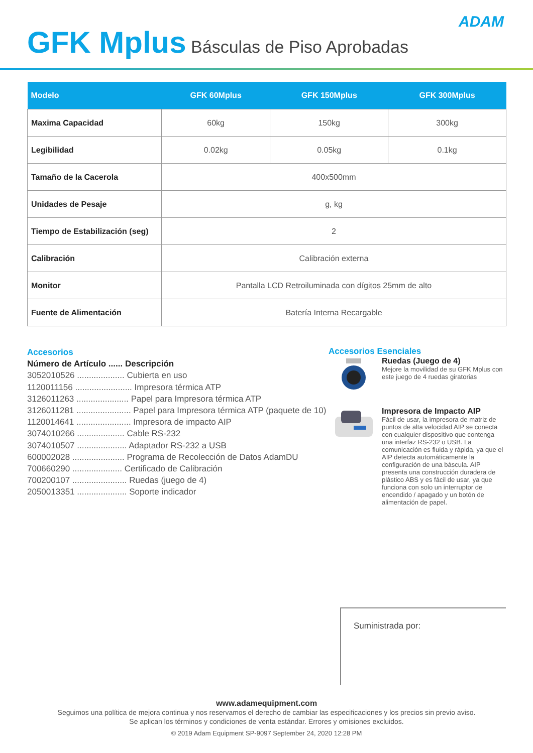ADAM
GFK Mplus Básculas de Piso Aprobadas
| Modelo | GFK 60Mplus | GFK 150Mplus | GFK 300Mplus |
| --- | --- | --- | --- |
| Maxima Capacidad | 60kg | 150kg | 300kg |
| Legibilidad | 0.02kg | 0.05kg | 0.1kg |
| Tamaño de la Cacerola | 400x500mm | | |
| Unidades de Pesaje | g, kg | | |
| Tiempo de Estabilización (seg) | 2 | | |
| Calibración | Calibración externa | | |
| Monitor | Pantalla LCD Retroiluminada con dígitos 25mm de alto | | |
| Fuente de Alimentación | Batería Interna Recargable | | |
Accesorios
Número de Artículo ...... Descripción
3052010526 .................... Cubierta en uso
1120011156 ........................ Impresora térmica ATP
3126011263 ...................... Papel para Impresora térmica ATP
3126011281 ....................... Papel para Impresora térmica ATP (paquete de 10)
1120014641 ....................... Impresora de impacto AIP
3074010266 .................... Cable RS-232
3074010507 ..................... Adaptador RS-232 a USB
600002028 ...................... Programa de Recolección de Datos AdamDU
700660290 ..................... Certificado de Calibración
700200107 ....................... Ruedas (juego de 4)
2050013351 ..................... Soporte indicador
Accesorios Esenciales
Ruedas (Juego de 4)
Mejore la movilidad de su GFK Mplus con este juego de 4 ruedas giratorias
Impresora de Impacto AIP
Fácil de usar, la impresora de matriz de puntos de alta velocidad AIP se conecta con cualquier dispositivo que contenga una interfaz RS-232 o USB. La comunicación es fluida y rápida, ya que el AIP detecta automáticamente la configuración de una báscula. AIP presenta una construcción duradera de plástico ABS y es fácil de usar, ya que funciona con solo un interruptor de encendido / apagado y un botón de alimentación de papel.
Suministrada por:
www.adamequipment.com
Seguimos una política de mejora continua y nos reservamos el derecho de cambiar las especificaciones y los precios sin previo aviso.
Se aplican los términos y condiciones de venta estándar. Errores y omisiones excluidos.
© 2019 Adam Equipment SP-9097 September 24, 2020 12:28 PM